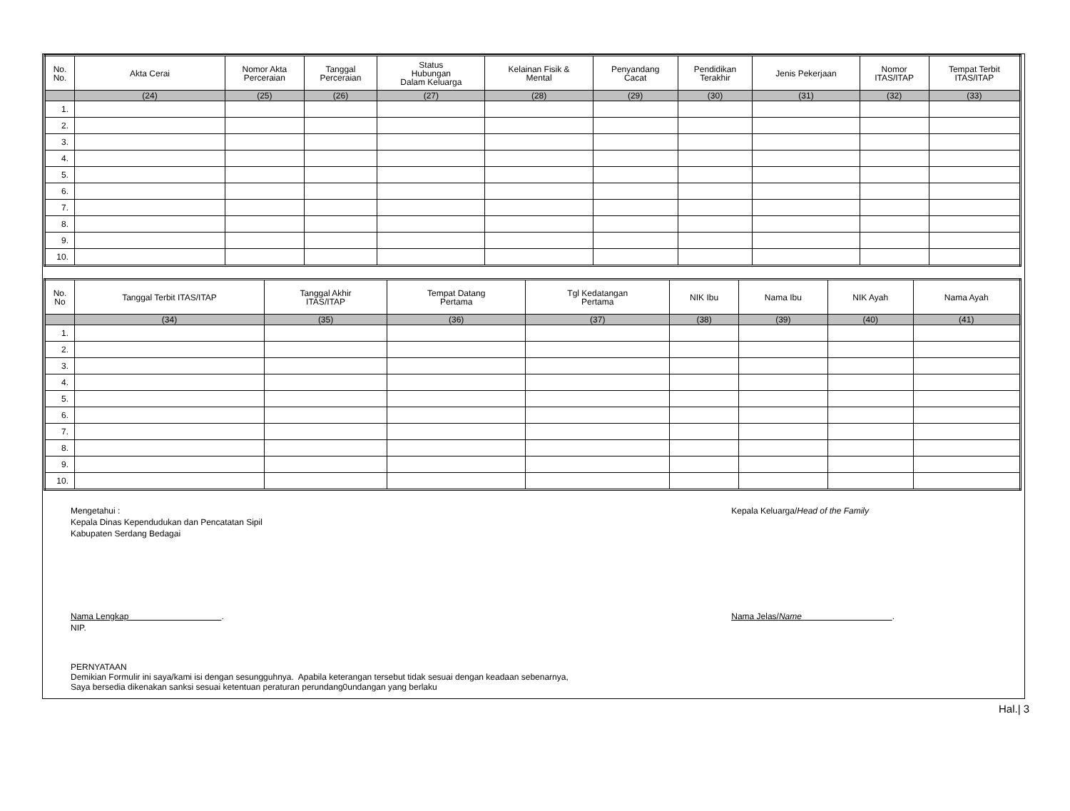| No. No. | Akta Cerai | Nomor Akta Perceraian | Tanggal Perceraian | Status Hubungan Dalam Keluarga | Kelainan Fisik & Mental | Penyandang Cacat | Pendidikan Terakhir | Jenis Pekerjaan | Nomor ITAS/ITAP | Tempat Terbit ITAS/ITAP |
| --- | --- | --- | --- | --- | --- | --- | --- | --- | --- | --- |
| | (24) | (25) | (26) | (27) | (28) | (29) | (30) | (31) | (32) | (33) |
| 1. | | | | | | | | | | |
| 2. | | | | | | | | | | |
| 3. | | | | | | | | | | |
| 4. | | | | | | | | | | |
| 5. | | | | | | | | | | |
| 6. | | | | | | | | | | |
| 7. | | | | | | | | | | |
| 8. | | | | | | | | | | |
| 9. | | | | | | | | | | |
| 10. | | | | | | | | | | |
| No. No | Tanggal Terbit ITAS/ITAP | Tanggal Akhir ITAS/ITAP | Tempat Datang Pertama | Tgl Kedatangan Pertama | NIK Ibu | Nama Ibu | NIK Ayah | Nama Ayah |
| --- | --- | --- | --- | --- | --- | --- | --- | --- |
| | (34) | (35) | (36) | (37) | (38) | (39) | (40) | (41) |
| 1. | | | | | | | | |
| 2. | | | | | | | | |
| 3. | | | | | | | | |
| 4. | | | | | | | | |
| 5. | | | | | | | | |
| 6. | | | | | | | | |
| 7. | | | | | | | | |
| 8. | | | | | | | | |
| 9. | | | | | | | | |
| 10. | | | | | | | | |
Mengetahui :
Kepala Dinas Kependudukan dan Pencatatan Sipil
Kabupaten Serdang Bedagai
Nama Lengkap .
NIP.
Kepala Keluarga/Head of the Family
Nama Jelas/Name .
PERNYATAAN
Demikian Formulir ini saya/kami isi dengan sesungguhnya. Apabila keterangan tersebut tidak sesuai dengan keadaan sebenarnya,
Saya bersedia dikenakan sanksi sesuai ketentuan peraturan perundang0undangan yang berlaku
Hal.| 3